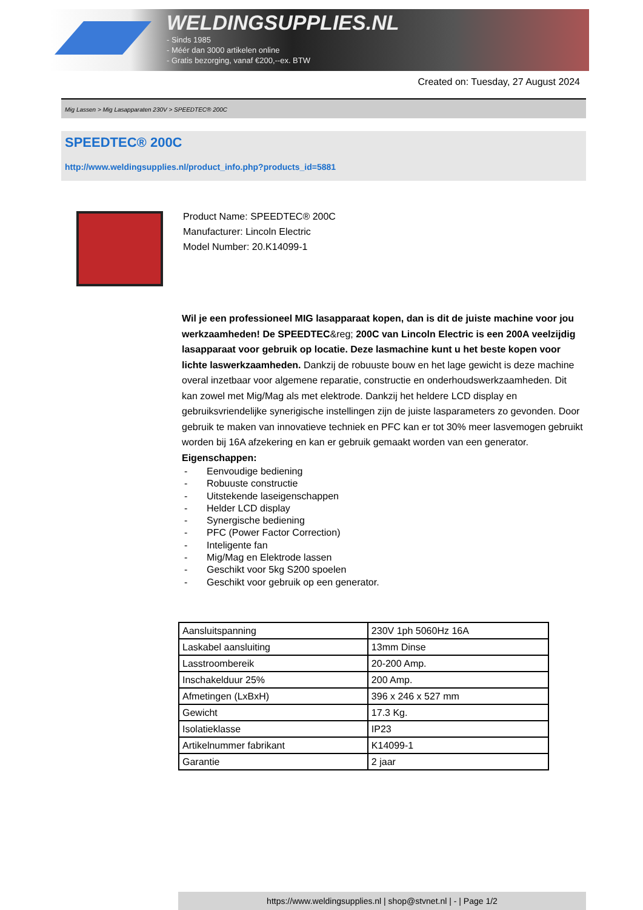WELDINGSUPPLIES.NL
- Sinds 1985
- Méér dan 3000 artikelen online
- Gratis bezorging, vanaf €200,--ex. BTW
Created on: Tuesday, 27 August 2024
Mig Lassen > Mig Lasapparaten 230V > SPEEDTEC® 200C
SPEEDTEC® 200C
http://www.weldingsupplies.nl/product_info.php?products_id=5881
Product Name: SPEEDTEC® 200C
Manufacturer: Lincoln Electric
Model Number: 20.K14099-1
Wil je een professioneel MIG lasapparaat kopen, dan is dit de juiste machine voor jou werkzaamheden! De SPEEDTEC&reg; 200C van Lincoln Electric is een 200A veelzijdig lasapparaat voor gebruik op locatie. Deze lasmachine kunt u het beste kopen voor lichte laswerkzaamheden. Dankzij de robuuste bouw en het lage gewicht is deze machine overal inzetbaar voor algemene reparatie, constructie en onderhoudswerkzaamheden. Dit kan zowel met Mig/Mag als met elektrode. Dankzij het heldere LCD display en gebruiksvriendelijke synerigische instellingen zijn de juiste lasparameters zo gevonden. Door gebruik te maken van innovatieve techniek en PFC kan er tot 30% meer lasvemogen gebruikt worden bij 16A afzekering en kan er gebruik gemaakt worden van een generator.
Eigenschappen:
- Eenvoudige bediening
- Robuuste constructie
- Uitstekende laseigenschappen
- Helder LCD display
- Synergische bediening
- PFC (Power Factor Correction)
- Inteligente fan
- Mig/Mag en Elektrode lassen
- Geschikt voor 5kg S200 spoelen
- Geschikt voor gebruik op een generator.
| Aansluitspanning | 230V 1ph 5060Hz 16A |
| Laskabel aansluiting | 13mm Dinse |
| Lasstroombereik | 20-200 Amp. |
| Inschakelduur 25% | 200 Amp. |
| Afmetingen (LxBxH) | 396 x 246 x 527 mm |
| Gewicht | 17.3 Kg. |
| Isolatieklasse | IP23 |
| Artikelnummer fabrikant | K14099-1 |
| Garantie | 2 jaar |
https://www.weldingsupplies.nl | shop@stvnet.nl | - | Page 1/2